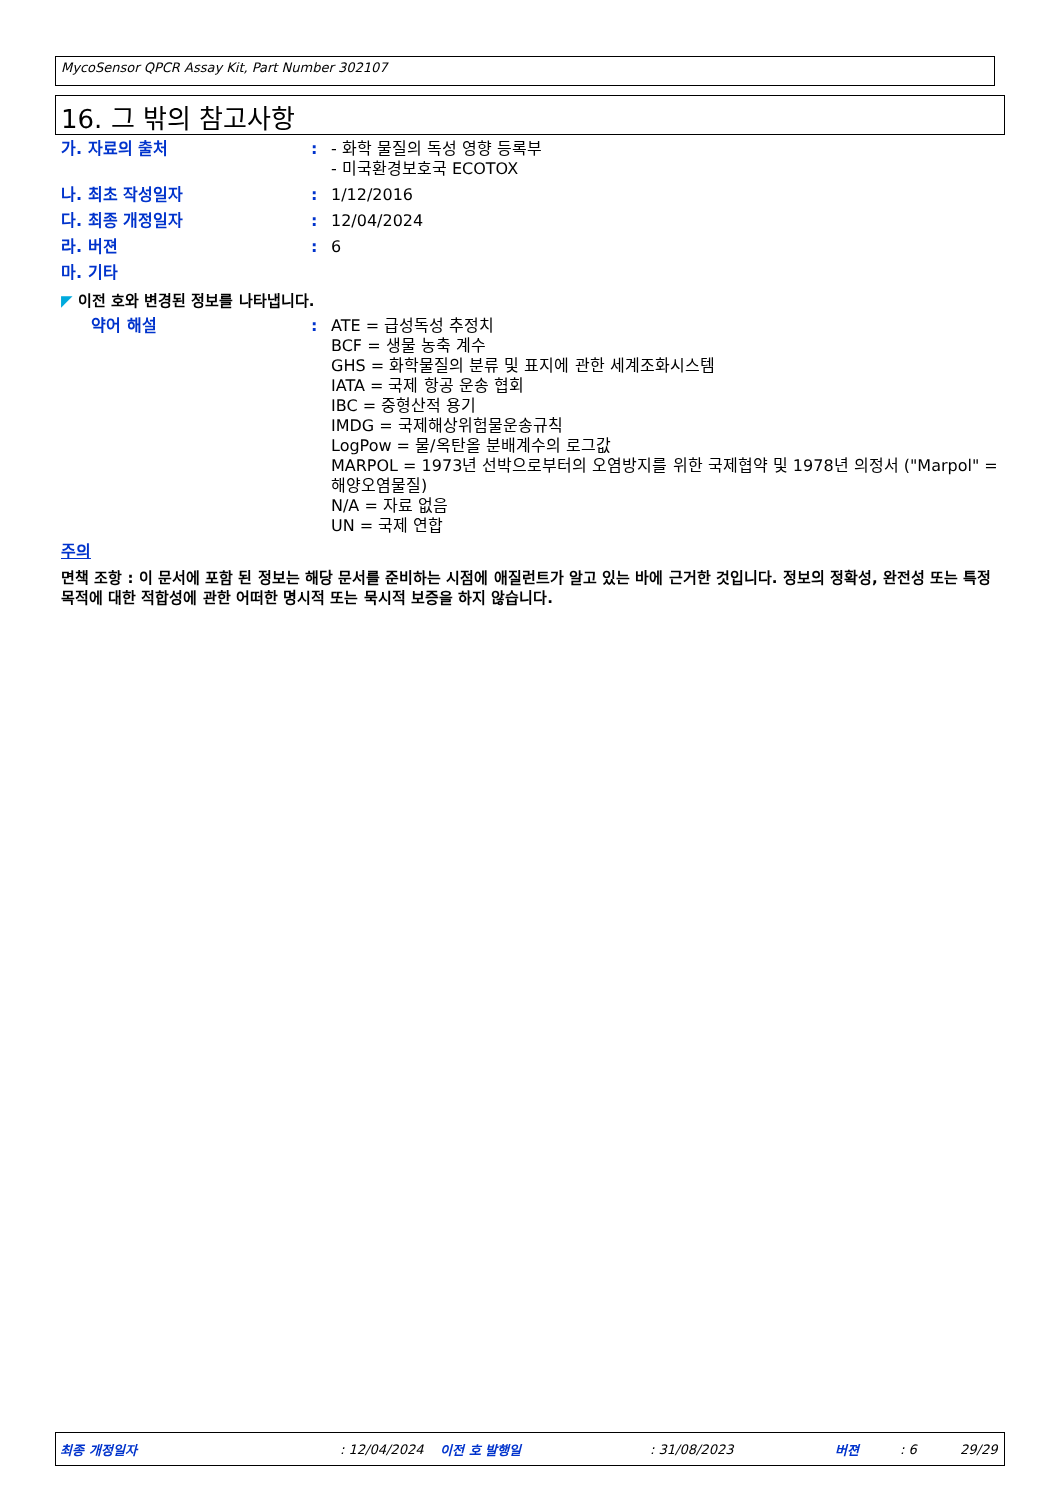MycoSensor QPCR Assay Kit, Part Number 302107
16. 그 밖의 참고사항
가. 자료의 출처 : - 화학 물질의 독성 영향 등록부
- 미국환경보호국 ECOTOX
나. 최초 작성일자 : 1/12/2016
다. 최종 개정일자 : 12/04/2024
라. 버젼 : 6
마. 기타
◤ 이전 호와 변경된 정보를 나타냅니다.
약어 해설 : ATE = 급성독성 추정치
BCF = 생물 농축 계수
GHS = 화학물질의 분류 및 표지에 관한 세계조화시스템
IATA = 국제 항공 운송 협회
IBC = 중형산적 용기
IMDG = 국제해상위험물운송규칙
LogPow = 물/옥탄올 분배계수의 로그값
MARPOL = 1973년 선박으로부터의 오염방지를 위한 국제협약 및 1978년 의정서 ("Marpol" = 해양오염물질)
N/A = 자료 없음
UN = 국제 연합
주의
면책 조항 : 이 문서에 포함 된 정보는 해당 문서를 준비하는 시점에 애질런트가 알고 있는 바에 근거한 것입니다. 정보의 정확성, 완전성 또는 특정 목적에 대한 적합성에 관한 어떠한 명시적 또는 묵시적 보증을 하지 않습니다.
최종 개정일자: 12/04/2024 이전 호 발행일: 31/08/2023 버젼: 6 29/29